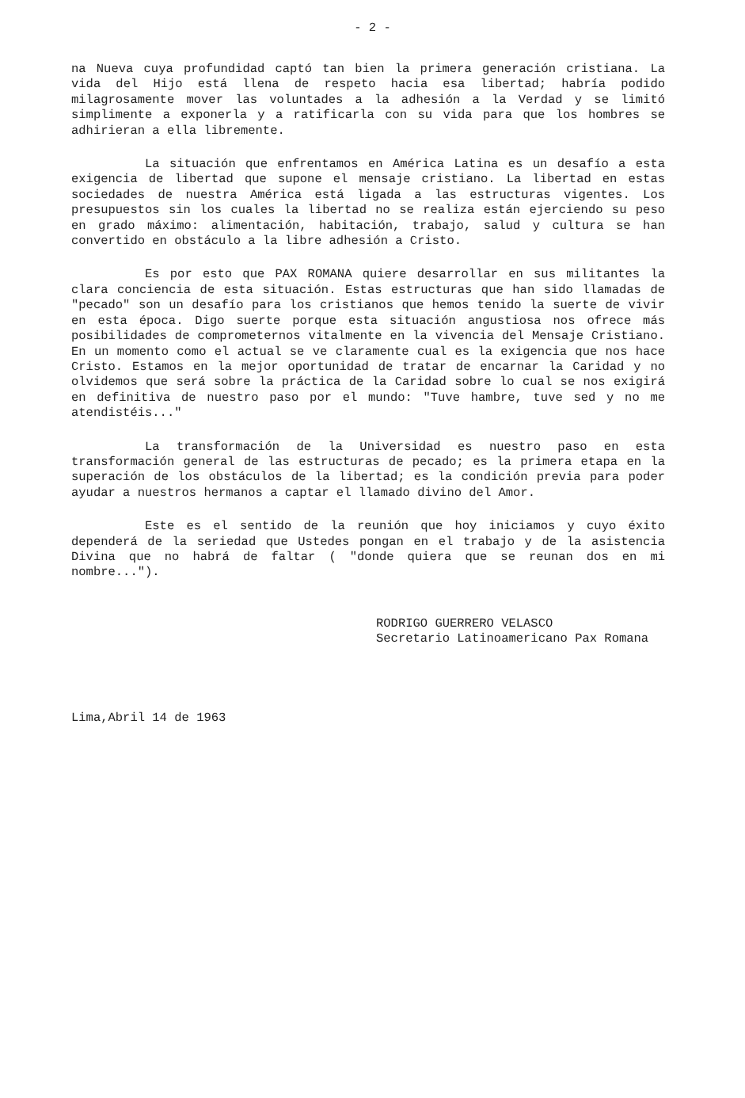- 2 -
na Nueva cuya profundidad captó tan bien la primera generación cristiana. La vida del Hijo está llena de respeto hacia esa libertad; habría podido milagrosamente mover las voluntades a la adhesión a la Verdad y se limitó simplimente a exponerla y a ratificarla con su vida para que los hombres se adhirieran a ella libremente.
La situación que enfrentamos en América Latina es un desafío a esta exigencia de libertad que supone el mensaje cristiano. La libertad en estas sociedades de nuestra América está ligada a las estructuras vigentes. Los presupuestos sin los cuales la libertad no se realiza están ejerciendo su peso en grado máximo: alimentación, habitación, trabajo, salud y cultura se han convertido en obstáculo a la libre adhesión a Cristo.
Es por esto que PAX ROMANA quiere desarrollar en sus militantes la clara conciencia de esta situación. Estas estructuras que han sido llamadas de "pecado" son un desafío para los cristianos que hemos tenido la suerte de vivir en esta época. Digo suerte porque esta situación angustiosa nos ofrece más posibilidades de comprometernos vitalmente en la vivencia del Mensaje Cristiano. En un momento como el actual se ve claramente cual es la exigencia que nos hace Cristo. Estamos en la mejor oportunidad de tratar de encarnar la Caridad y no olvidemos que será sobre la práctica de la Caridad sobre lo cual se nos exigirá en definitiva de nuestro paso por el mundo: "Tuve hambre, tuve sed y no me atendistéis..."
La transformación de la Universidad es nuestro paso en esta transformación general de las estructuras de pecado; es la primera etapa en la superación de los obstáculos de la libertad; es la condición previa para poder ayudar a nuestros hermanos a captar el llamado divino del Amor.
Este es el sentido de la reunión que hoy iniciamos y cuyo éxito dependerá de la seriedad que Ustedes pongan en el trabajo y de la asistencia Divina que no habrá de faltar ( "donde quiera que se reunan dos en mi nombre...").
RODRIGO GUERRERO VELASCO
Secretario Latinoamericano Pax Romana
Lima,Abril 14 de 1963